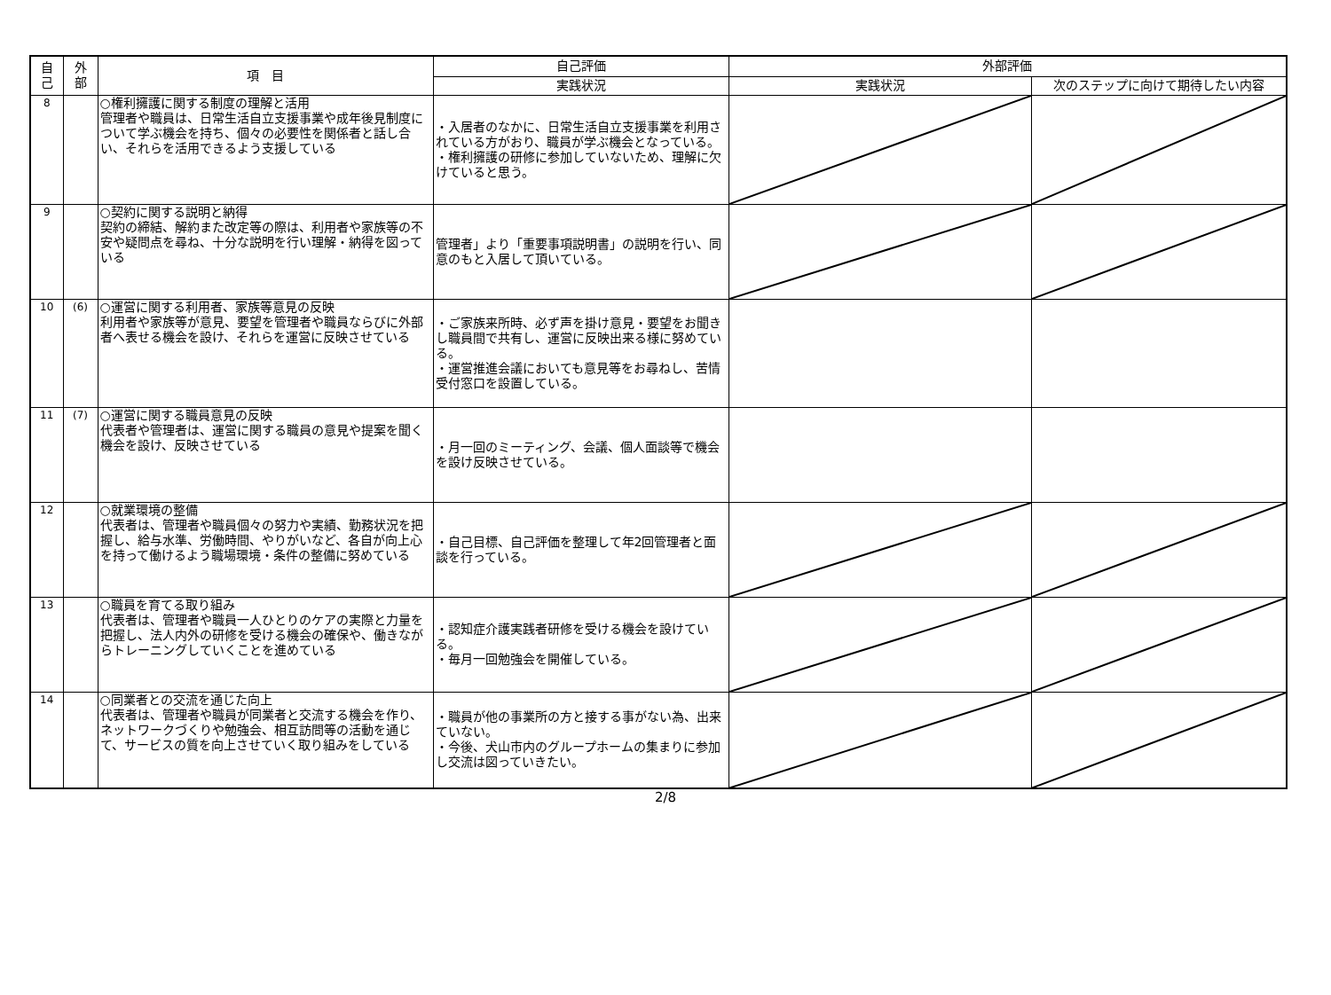| 自 己 | 外 部 | 項 目 | 自己評価 | 外部評価 | |
| --- | --- | --- | --- | --- | --- |
| | | | 実践状況 | 実践状況 | 次のステップに向けて期待したい内容 |
| 8 | | ○権利擁護に関する制度の理解と活用 管理者や職員は、日常生活自立支援事業や成年後見制度について学ぶ機会を持ち、個々の必要性を関係者と話し合い、それらを活用できるよう支援している | ・入居者のなかに、日常生活自立支援事業を利用されている方がおり、職員が学ぶ機会となっている。 ・権利擁護の研修に参加していないため、理解に欠けていると思う。 | | |
| 9 | | ○契約に関する説明と納得 契約の締結、解約また改定等の際は、利用者や家族等の不安や疑問点を尋ね、十分な説明を行い理解・納得を図っている | 管理者」より「重要事項説明書」の説明を行い、同意のもと入居して頂いている。 | | |
| 10 | (6) | ○運営に関する利用者、家族等意見の反映 利用者や家族等が意見、要望を管理者や職員ならびに外部者へ表せる機会を設け、それらを運営に反映させている | ・ご家族来所時、必ず声を掛け意見・要望をお聞きし職員間で共有し、運営に反映出来る様に努めている。 ・運営推進会議においても意見等をお尋ねし、苦情受付窓口を設置している。 | | |
| 11 | (7) | ○運営に関する職員意見の反映 代表者や管理者は、運営に関する職員の意見や提案を聞く機会を設け、反映させている | ・月一回のミーティング、会議、個人面談等で機会を設け反映させている。 | | |
| 12 | | ○就業環境の整備 代表者は、管理者や職員個々の努力や実績、勤務状況を把握し、給与水準、労働時間、やりがいなど、各自が向上心を持って働けるよう職場環境・条件の整備に努めている | ・自己目標、自己評価を整理して年2回管理者と面談を行っている。 | | |
| 13 | | ○職員を育てる取り組み 代表者は、管理者や職員一人ひとりのケアの実際と力量を把握し、法人内外の研修を受ける機会の確保や、働きながらトレーニングしていくことを進めている | ・認知症介護実践者研修を受ける機会を設けている。 ・毎月一回勉強会を開催している。 | | |
| 14 | | ○同業者との交流を通じた向上 代表者は、管理者や職員が同業者と交流する機会を作り、ネットワークづくりや勉強会、相互訪問等の活動を通じて、サービスの質を向上させていく取り組みをしている | ・職員が他の事業所の方と接する事がない為、出来ていない。 ・今後、犬山市内のグループホームの集まりに参加し交流は図っていきたい。 | | |
2/8